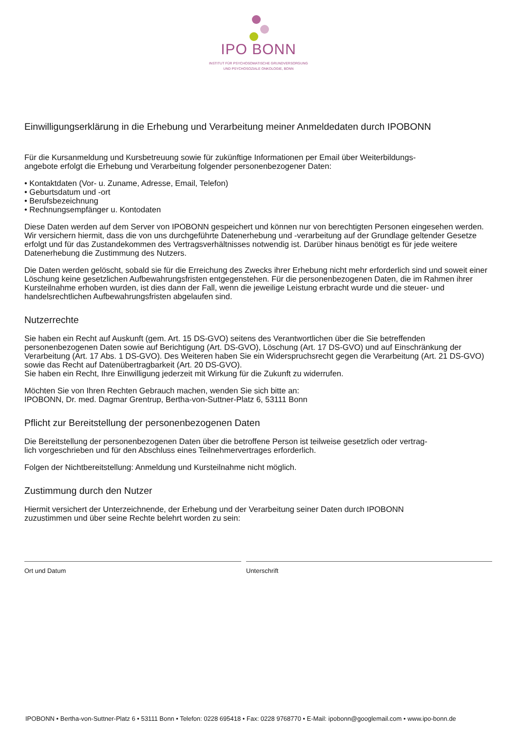IPO BONN
INSTITUT FÜR PSYCHOSOMATISCHE GRUNDVERSORGUNG
UND PSYCHOSOZIALE ONKOLOGIE, BONN
Einwilligungserklärung in die Erhebung und Verarbeitung meiner Anmeldedaten durch IPOBONN
Für die Kursanmeldung und Kursbetreuung sowie für zukünftige Informationen per Email über Weiterbildungs-
angebote erfolgt die Erhebung und Verarbeitung folgender personenbezogener Daten:
• Kontaktdaten (Vor- u. Zuname, Adresse, Email, Telefon)
• Geburtsdatum und -ort
• Berufsbezeichnung
• Rechnungsempfänger u. Kontodaten
Diese Daten werden auf dem Server von IPOBONN gespeichert und können nur von berechtigten Personen eingesehen werden. Wir versichern hiermit, dass die von uns durchgeführte Datenerhebung und -verarbeitung auf der Grundlage geltender Gesetze erfolgt und für das Zustandekommen des Vertragsverhältnisses notwendig ist. Darüber hinaus benötigt es für jede weitere Datenerhebung die Zustimmung des Nutzers.
Die Daten werden gelöscht, sobald sie für die Erreichung des Zwecks ihrer Erhebung nicht mehr erforderlich sind und soweit einer Löschung keine gesetzlichen Aufbewahrungsfristen entgegenstehen. Für die personenbezogenen Daten, die im Rahmen ihrer Kursteilnahme erhoben wurden, ist dies dann der Fall, wenn die jeweilige Leistung erbracht wurde und die steuer- und handelsrechtlichen Aufbewahrungsfristen abgelaufen sind.
Nutzerrechte
Sie haben ein Recht auf Auskunft (gem. Art. 15 DS-GVO) seitens des Verantwortlichen über die Sie betreffenden personenbezogenen Daten sowie auf Berichtigung (Art. DS-GVO), Löschung (Art. 17 DS-GVO) und auf Einschränkung der Verarbeitung (Art. 17 Abs. 1 DS-GVO). Des Weiteren haben Sie ein Widerspruchsrecht gegen die Verarbeitung (Art. 21 DS-GVO) sowie das Recht auf Datenübertragbarkeit (Art. 20 DS-GVO).
Sie haben ein Recht, Ihre Einwilligung jederzeit mit Wirkung für die Zukunft zu widerrufen.
Möchten Sie von Ihren Rechten Gebrauch machen, wenden Sie sich bitte an:
IPOBONN, Dr. med. Dagmar Grentrup, Bertha-von-Suttner-Platz 6, 53111 Bonn
Pflicht zur Bereitstellung der personenbezogenen Daten
Die Bereitstellung der personenbezogenen Daten über die betroffene Person ist teilweise gesetzlich oder vertrag-
lich vorgeschrieben und für den Abschluss eines Teilnehmervertrages erforderlich.
Folgen der Nichtbereitstellung: Anmeldung und Kursteilnahme nicht möglich.
Zustimmung durch den Nutzer
Hiermit versichert der Unterzeichnende, der Erhebung und der Verarbeitung seiner Daten durch IPOBONN
zuzustimmen und über seine Rechte belehrt worden zu sein:
Ort und Datum Unterschrift
IPOBONN • Bertha-von-Suttner-Platz 6 • 53111 Bonn • Telefon: 0228 695418 • Fax: 0228 9768770 • E-Mail: ipobonn@googlemail.com • www.ipo-bonn.de